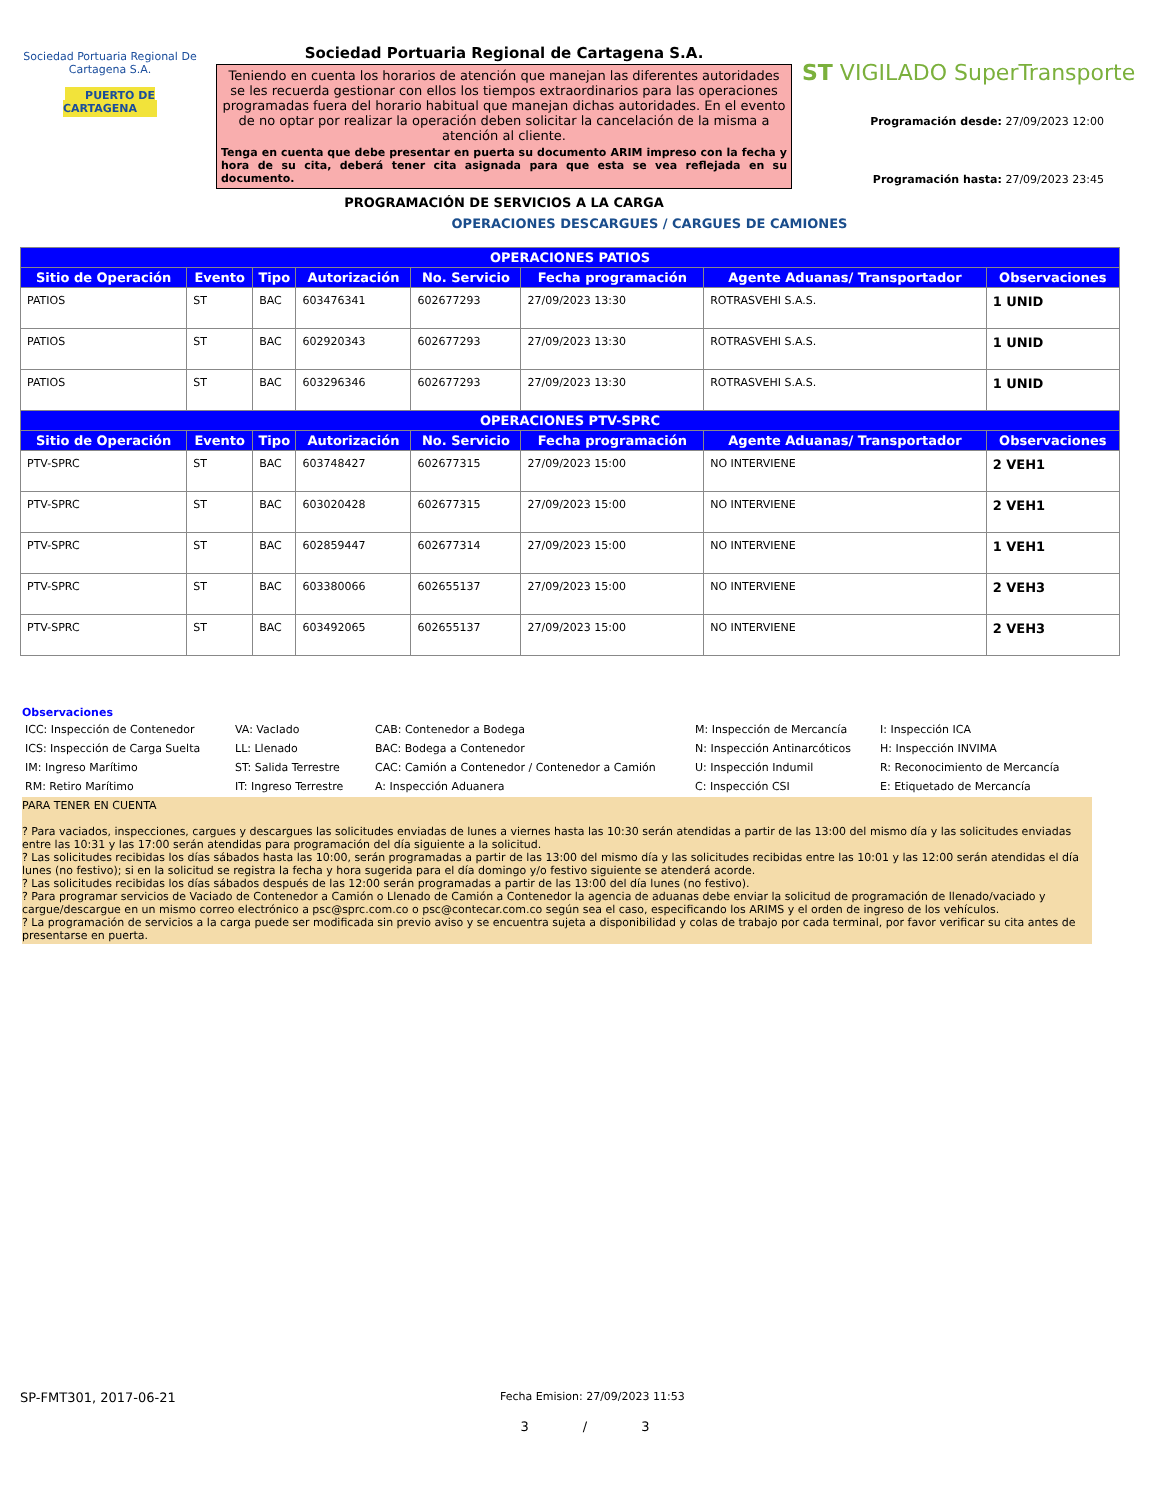Sociedad Portuaria Regional De Cartagena S.A.
PUERTO DE CARTAGENA
Sociedad Portuaria Regional de Cartagena S.A.
Teniendo en cuenta los horarios de atención que manejan las diferentes autoridades se les recuerda gestionar con ellos los tiempos extraordinarios para las operaciones programadas fuera del horario habitual que manejan dichas autoridades. En el evento de no optar por realizar la operación deben solicitar la cancelación de la misma a atención al cliente.
Tenga en cuenta que debe presentar en puerta su documento ARIM impreso con la fecha y hora de su cita, deberá tener cita asignada para que esta se vea reflejada en su documento.
PROGRAMACIÓN DE SERVICIOS A LA CARGA
ST VIGILADO SuperTransporte
Programación desde: 27/09/2023 12:00
Programación hasta: 27/09/2023 23:45
OPERACIONES DESCARGUES / CARGUES DE CAMIONES
| OPERACIONES PATIOS | | | | | | | |
| --- | --- | --- | --- | --- | --- | --- | --- |
| Sitio de Operación | Evento | Tipo | Autorización | No. Servicio | Fecha programación | Agente Aduanas/ Transportador | Observaciones |
| PATIOS | ST | BAC | 603476341 | 602677293 | 27/09/2023 13:30 | ROTRASVEHI S.A.S. | 1 UNID |
| PATIOS | ST | BAC | 602920343 | 602677293 | 27/09/2023 13:30 | ROTRASVEHI S.A.S. | 1 UNID |
| PATIOS | ST | BAC | 603296346 | 602677293 | 27/09/2023 13:30 | ROTRASVEHI S.A.S. | 1 UNID |
| OPERACIONES PTV-SPRC | | | | | | | |
| Sitio de Operación | Evento | Tipo | Autorización | No. Servicio | Fecha programación | Agente Aduanas/ Transportador | Observaciones |
| PTV-SPRC | ST | BAC | 603748427 | 602677315 | 27/09/2023 15:00 | NO INTERVIENE | 2 VEH1 |
| PTV-SPRC | ST | BAC | 603020428 | 602677315 | 27/09/2023 15:00 | NO INTERVIENE | 2 VEH1 |
| PTV-SPRC | ST | BAC | 602859447 | 602677314 | 27/09/2023 15:00 | NO INTERVIENE | 1 VEH1 |
| PTV-SPRC | ST | BAC | 603380066 | 602655137 | 27/09/2023 15:00 | NO INTERVIENE | 2 VEH3 |
| PTV-SPRC | ST | BAC | 603492065 | 602655137 | 27/09/2023 15:00 | NO INTERVIENE | 2 VEH3 |
Observaciones
ICC: Inspección de Contenedor
VA: VacIado
CAB: Contenedor a Bodega
M: Inspección de Mercancía
I: Inspección ICA
ICS: Inspección de Carga Suelta
LL: Llenado
BAC: Bodega a Contenedor
N: Inspección Antinarcóticos
H: Inspección INVIMA
IM: Ingreso Marítimo
ST: Salida Terrestre
CAC: Camión a Contenedor / Contenedor a Camión
U: Inspección Indumil
R: Reconocimiento de Mercancía
RM: Retiro Marítimo
IT: Ingreso Terrestre
A: Inspección Aduanera
C: Inspección CSI
E: Etiquetado de Mercancía
PARA TENER EN CUENTA
? Para vaciados, inspecciones, cargues y descargues las solicitudes enviadas de lunes a viernes hasta las 10:30 serán atendidas a partir de las 13:00 del mismo día y las solicitudes enviadas entre las 10:31 y las 17:00 serán atendidas para programación del día siguiente a la solicitud.
? Las solicitudes recibidas los días sábados hasta las 10:00, serán programadas a partir de las 13:00 del mismo día y las solicitudes recibidas entre las 10:01 y las 12:00 serán atendidas el día lunes (no festivo); si en la solicitud se registra la fecha y hora sugerida para el día domingo y/o festivo siguiente se atenderá acorde.
? Las solicitudes recibidas los días sábados después de las 12:00 serán programadas a partir de las 13:00 del día lunes (no festivo).
? Para programar servicios de Vaciado de Contenedor a Camión o Llenado de Camión a Contenedor la agencia de aduanas debe enviar la solicitud de programación de llenado/vaciado y cargue/descargue en un mismo correo electrónico a psc@sprc.com.co o psc@contecar.com.co según sea el caso, especificando los ARIMS y el orden de ingreso de los vehículos.
? La programación de servicios a la carga puede ser modificada sin previo aviso y se encuentra sujeta a disponibilidad y colas de trabajo por cada terminal, por favor verificar su cita antes de presentarse en puerta.
SP-FMT301, 2017-06-21 Fecha Emision: 27/09/2023 11:53
3 / 3